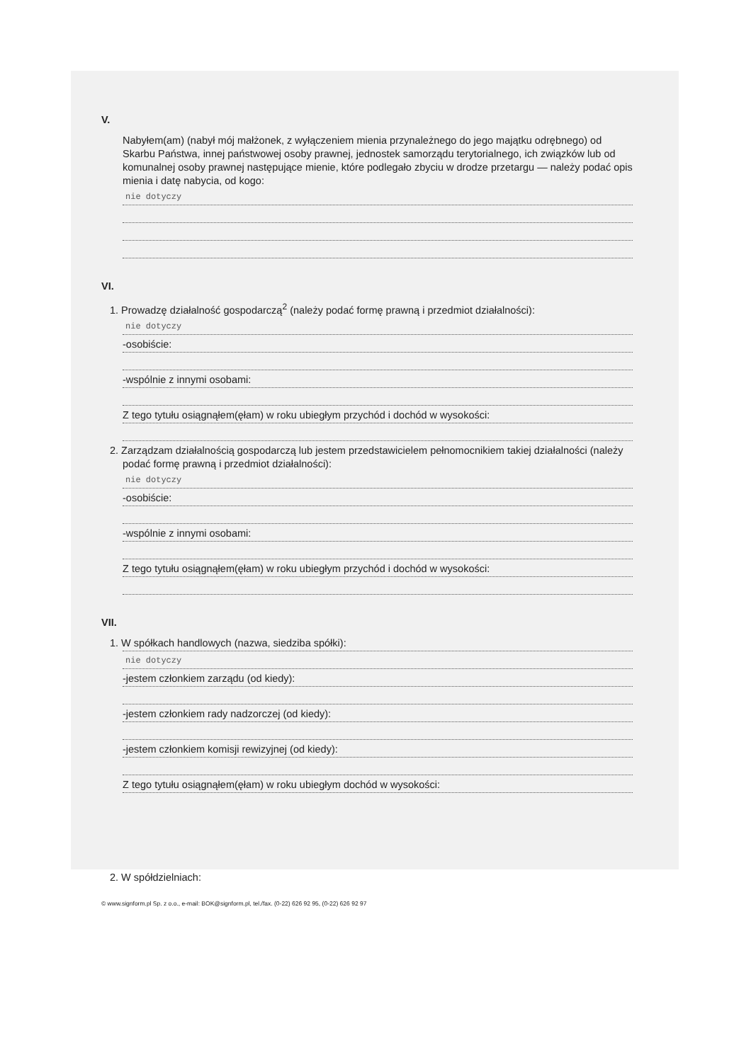V.
Nabyłem(am) (nabył mój małżonek, z wyłączeniem mienia przynależnego do jego majątku odrębnego) od Skarbu Państwa, innej państwowej osoby prawnej, jednostek samorządu terytorialnego, ich związków lub od komunalnej osoby prawnej następujące mienie, które podlegało zbyciu w drodze przetargu — należy podać opis mienia i datę nabycia, od kogo:
nie dotyczy
VI.
1. Prowadzę działalność gospodarczą<sup>2</sup> (należy podać formę prawną i przedmiot działalności):
nie dotyczy
-osobiście:
-wspólnie z innymi osobami:
Z tego tytułu osiągnąłem(ęłam) w roku ubiegłym przychód i dochód w wysokości:
2. Zarządzam działalnością gospodarczą lub jestem przedstawicielem pełnomocnikiem takiej działalności (należy podać formę prawną i przedmiot działalności):
nie dotyczy
-osobiście:
-wspólnie z innymi osobami:
Z tego tytułu osiągnąłem(ęłam) w roku ubiegłym przychód i dochód w wysokości:
VII.
1. W spółkach handlowych (nazwa, siedziba spółki):
nie dotyczy
-jestem członkiem zarządu (od kiedy):
-jestem członkiem rady nadzorczej (od kiedy):
-jestem członkiem komisji rewizyjnej (od kiedy):
Z tego tytułu osiągnąłem(ęłam) w roku ubiegłym dochód w wysokości:
2. W spółdzielniach:
© www.signform.pl Sp. z o.o., e-mail: BOK@signform.pl, tel./fax. (0-22) 626 92 95, (0-22) 626 92 97